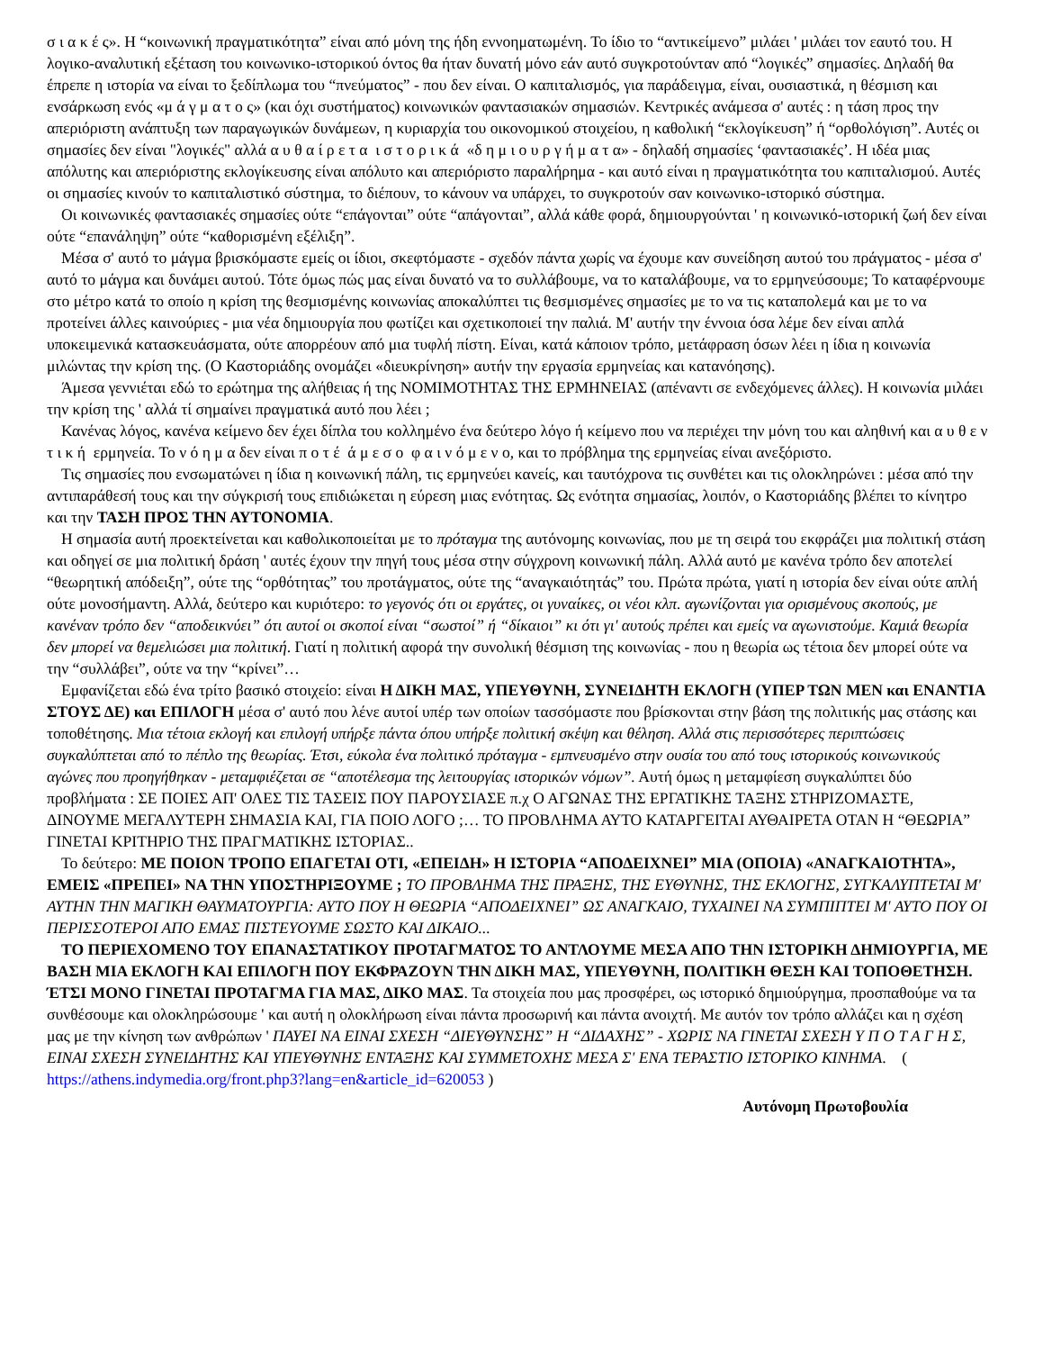σ ι α κ έ ς». Η “κοινωνική πραγματικότητα” είναι από μόνη της ήδη εννοηματωμένη. Το ίδιο το “αντικείμενο” μιλάει ' μιλάει τον εαυτό του. Η λογικο-αναλυτική εξέταση του κοινωνικο-ιστορικού όντος θα ήταν δυνατή μόνο εάν αυτό συγκροτούνταν από “λογικές” σημασίες. Δηλαδή θα έπρεπε η ιστορία να είναι το ξεδίπλωμα του “πνεύματος” - που δεν είναι. Ο καπιταλισμός, για παράδειγμα, είναι, ουσιαστικά, η θέσμιση και ενσάρκωση ενός «μ ά γ μ α τ ο ς» (και όχι συστήματος) κοινωνικών φαντασιακών σημασιών. Κεντρικές ανάμεσα σ' αυτές : η τάση προς την απεριόριστη ανάπτυξη των παραγωγικών δυνάμεων, η κυριαρχία του οικονομικού στοιχείου, η καθολική “εκλογίκευση” ή “ορθολόγιση”. Αυτές οι σημασίες δεν είναι "λογικές" αλλά α υ θ α ί ρ ε τ α ι σ τ ο ρ ι κ ά «δ η μ ι ο υ ρ γ ή μ α τ α» - δηλαδή σημασίες ‘φαντασιακές’. Η ιδέα μιας απόλυτης και απεριόριστης εκλογίκευσης είναι απόλυτο και απεριόριστο παραλήρημα - και αυτό είναι η πραγματικότητα του καπιταλισμού. Αυτές οι σημασίες κινούν το καπιταλιστικό σύστημα, το διέπουν, το κάνουν να υπάρχει, το συγκροτούν σαν κοινωνικο-ιστορικό σύστημα.
Οι κοινωνικές φαντασιακές σημασίες ούτε “επάγονται” ούτε “απάγονται”, αλλά κάθε φορά, δημιουργούνται ' η κοινωνικό-ιστορική ζωή δεν είναι ούτε “επανάληψη” ούτε “καθορισμένη εξέλιξη”.
Μέσα σ' αυτό το μάγμα βρισκόμαστε εμείς οι ίδιοι, σκεφτόμαστε - σχεδόν πάντα χωρίς να έχουμε καν συνείδηση αυτού του πράγματος - μέσα σ' αυτό το μάγμα και δυνάμει αυτού. Τότε όμως πώς μας είναι δυνατό να το συλλάβουμε, να το καταλάβουμε, να το ερμηνεύσουμε; Το καταφέρνουμε στο μέτρο κατά το οποίο η κρίση της θεσμισμένης κοινωνίας αποκαλύπτει τις θεσμισμένες σημασίες με το να τις καταπολεμά και με το να προτείνει άλλες καινούριες - μια νέα δημιουργία που φωτίζει και σχετικοποιεί την παλιά. Μ' αυτήν την έννοια όσα λέμε δεν είναι απλά υποκειμενικά κατασκευάσματα, ούτε απορρέουν από μια τυφλή πίστη. Είναι, κατά κάποιον τρόπο, μετάφραση όσων λέει η ίδια η κοινωνία μιλώντας την κρίση της. (Ο Καστοριάδης ονομάζει «διευκρίνηση» αυτήν την εργασία ερμηνείας και κατανόησης).
Άμεσα γεννιέται εδώ το ερώτημα της αλήθειας ή της ΝΟΜΙΜΟΤΗΤΑΣ ΤΗΣ ΕΡΜΗΝΕΙΑΣ (απέναντι σε ενδεχόμενες άλλες). Η κοινωνία μιλάει την κρίση της ' αλλά τί σημαίνει πραγματικά αυτό που λέει ;
Κανένας λόγος, κανένα κείμενο δεν έχει δίπλα του κολλημένο ένα δεύτερο λόγο ή κείμενο που να περιέχει την μόνη του και αληθινή και α υ θ ε ν τ ι κ ή ερμηνεία. Το ν ό η μ α δεν είναι π ο τ έ ά μ ε σ ο φ α ι ν ό μ ε ν ο, και το πρόβλημα της ερμηνείας είναι ανεξόριστο.
Τις σημασίες που ενσωματώνει η ίδια η κοινωνική πάλη, τις ερμηνεύει κανείς, και ταυτόχρονα τις συνθέτει και τις ολοκληρώνει : μέσα από την αντιπαράθεσή τους και την σύγκρισή τους επιδιώκεται η εύρεση μιας ενότητας. Ως ενότητα σημασίας, λοιπόν, ο Καστοριάδης βλέπει το κίνητρο και την ΤΑΣΗ ΠΡΟΣ ΤΗΝ ΑΥΤΟΝΟΜΙΑ.
Η σημασία αυτή προεκτείνεται και καθολικοποιείται με το πρόταγμα της αυτόνομης κοινωνίας, που με τη σειρά του εκφράζει μια πολιτική στάση και οδηγεί σε μια πολιτική δράση ' αυτές έχουν την πηγή τους μέσα στην σύγχρονη κοινωνική πάλη. Αλλά αυτό με κανένα τρόπο δεν αποτελεί “θεωρητική απόδειξη”, ούτε της “ορθότητας” του προτάγματος, ούτε της “αναγκαιότητάς” του. Πρώτα πρώτα, γιατί η ιστορία δεν είναι ούτε απλή ούτε μονοσήμαντη. Αλλά, δεύτερο και κυριότερο: το γεγονός ότι οι εργάτες, οι γυναίκες, οι νέοι κλπ. αγωνίζονται για ορισμένους σκοπούς, με κανέναν τρόπο δεν “αποδεικνύει” ότι αυτοί οι σκοποί είναι “σωστοί” ή “δίκαιοι” κι ότι γι' αυτούς πρέπει και εμείς να αγωνιστούμε. Καμιά θεωρία δεν μπορεί να θεμελιώσει μια πολιτική. Γιατί η πολιτική αφορά την συνολική θέσμιση της κοινωνίας - που η θεωρία ως τέτοια δεν μπορεί ούτε να την “συλλάβει”, ούτε να την “κρίνει”…
Εμφανίζεται εδώ ένα τρίτο βασικό στοιχείο: είναι Η ΔΙΚΗ ΜΑΣ, ΥΠΕΥΘΥΝΗ, ΣΥΝΕΙΔΗΤΗ ΕΚΛΟΓΗ (ΥΠΕΡ ΤΩΝ ΜΕΝ και ΕΝΑΝΤΙΑ ΣΤΟΥΣ ΔΕ) και ΕΠΙΛΟΓΗ μέσα σ' αυτό που λένε αυτοί υπέρ των οποίων τασσόμαστε που βρίσκονται στην βάση της πολιτικής μας στάσης και τοποθέτησης. Μια τέτοια εκλογή και επιλογή υπήρξε πάντα όπου υπήρξε πολιτική σκέψη και θέληση. Αλλά στις περισσότερες περιπτώσεις συγκαλύπτεται από το πέπλο της θεωρίας. Έτσι, εύκολα ένα πολιτικό πρόταγμα - εμπνευσμένο στην ουσία του από τους ιστορικούς κοινωνικούς αγώνες που προηγήθηκαν - μεταμφιέζεται σε “αποτέλεσμα της λειτουργίας ιστορικών νόμων”. Αυτή όμως η μεταμφίεση συγκαλύπτει δύο προβλήματα : ΣΕ ΠΟΙΕΣ ΑΠ' ΟΛΕΣ ΤΙΣ ΤΑΣΕΙΣ ΠΟΥ ΠΑΡΟΥΣΙΑΣΕ π.χ Ο ΑΓΩΝΑΣ ΤΗΣ ΕΡΓΑΤΙΚΗΣ ΤΑΞΗΣ ΣΤΗΡΙΖΟΜΑΣΤΕ, ΔΙΝΟΥΜΕ ΜΕΓΑΛΥΤΕΡΗ ΣΗΜΑΣΙΑ ΚΑΙ, ΓΙΑ ΠΟΙΟ ΛΟΓΟ ;… ΤΟ ΠΡΟΒΛΗΜΑ ΑΥΤΟ ΚΑΤΑΡΓΕΙΤΑΙ ΑΥΘΑΙΡΕΤΑ ΟΤΑΝ Η “ΘΕΩΡΙΑ” ΓΙΝΕΤΑΙ ΚΡΙΤΗΡΙΟ ΤΗΣ ΠΡΑΓΜΑΤΙΚΗΣ ΙΣΤΟΡΙΑΣ..
Το δεύτερο: ΜΕ ΠΟΙΟΝ ΤΡΟΠΟ ΕΠΑΓΕΤΑΙ ΟΤΙ, «ΕΠΕΙΔΗ» Η ΙΣΤΟΡΙΑ “ΑΠΟΔΕΙΧΝΕΙ” ΜΙΑ (ΟΠΟΙΑ) «ΑΝΑΓΚΑΙΟΤΗΤΑ», ΕΜΕΙΣ «ΠΡΕΠΕΙ» ΝΑ ΤΗΝ ΥΠΟΣΤΗΡΙΞΟΥΜΕ ; ΤΟ ΠΡΟΒΛΗΜΑ ΤΗΣ ΠΡΑΞΗΣ, ΤΗΣ ΕΥΘΥΝΗΣ, ΤΗΣ ΕΚΛΟΓΗΣ, ΣΥΓΚΑΛΥΠΤΕΤΑΙ Μ' ΑΥΤΗΝ ΤΗΝ ΜΑΓΙΚΗ ΘΑΥΜΑΤΟΥΡΓΙΑ: ΑΥΤΟ ΠΟΥ Η ΘΕΩΡΙΑ “ΑΠΟΔΕΙΧΝΕΙ” ΩΣ ΑΝΑΓΚΑΙΟ, ΤΥΧΑΙΝΕΙ ΝΑ ΣΥΜΠΙΠΤΕΙ Μ' ΑΥΤΟ ΠΟΥ ΟΙ ΠΕΡΙΣΣΟΤΕΡΟΙ ΑΠΟ ΕΜΑΣ ΠΙΣΤΕΥΟΥΜΕ ΣΩΣΤΟ ΚΑΙ ΔΙΚΑΙΟ...
ΤΟ ΠΕΡΙΕΧΟΜΕΝΟ ΤΟΥ ΕΠΑΝΑΣΤΑΤΙΚΟΥ ΠΡΟΤΑΓΜΑΤΟΣ ΤΟ ΑΝΤΛΟΥΜΕ ΜΕΣΑ ΑΠΟ ΤΗΝ ΙΣΤΟΡΙΚΗ ΔΗΜΙΟΥΡΓΙΑ, ΜΕ ΒΑΣΗ ΜΙΑ ΕΚΛΟΓΗ ΚΑΙ ΕΠΙΛΟΓΗ ΠΟΥ ΕΚΦΡΑΖΟΥΝ ΤΗΝ ΔΙΚΗ ΜΑΣ, ΥΠΕΥΘΥΝΗ, ΠΟΛΙΤΙΚΗ ΘΕΣΗ ΚΑΙ ΤΟΠΟΘΕΤΗΣΗ. ΈΤΣΙ ΜΟΝΟ ΓΙΝΕΤΑΙ ΠΡΟΤΑΓΜΑ ΓΙΑ ΜΑΣ, ΔΙΚΟ ΜΑΣ. Τα στοιχεία που μας προσφέρει, ως ιστορικό δημιούργημα, προσπαθούμε να τα συνθέσουμε και ολοκληρώσουμε ' και αυτή η ολοκλήρωση είναι πάντα προσωρινή και πάντα ανοιχτή. Με αυτόν τον τρόπο αλλάζει και η σχέση μας με την κίνηση των ανθρώπων ' ΠΑΥΕΙ ΝΑ ΕΙΝΑΙ ΣΧΕΣΗ “ΔΙΕΥΘΥΝΣΗΣ” Η “ΔΙΔΑΧΗΣ” - ΧΩΡΙΣ ΝΑ ΓΙΝΕΤΑΙ ΣΧΕΣΗ Υ Π Ο Τ Α Γ Η Σ, ΕΙΝΑΙ ΣΧΕΣΗ ΣΥΝΕΙΔΗΤΗΣ ΚΑΙ ΥΠΕΥΘΥΝΗΣ ΕΝΤΑΞΗΣ ΚΑΙ ΣΥΜΜΕΤΟΧΗΣ ΜΕΣΑ Σ' ΕΝΑ ΤΕΡΑΣΤΙΟ ΙΣΤΟΡΙΚΟ ΚΙΝΗΜΑ. ( https://athens.indymedia.org/front.php3?lang=en&article_id=620053 )
Αυτόνομη Πρωτοβουλία